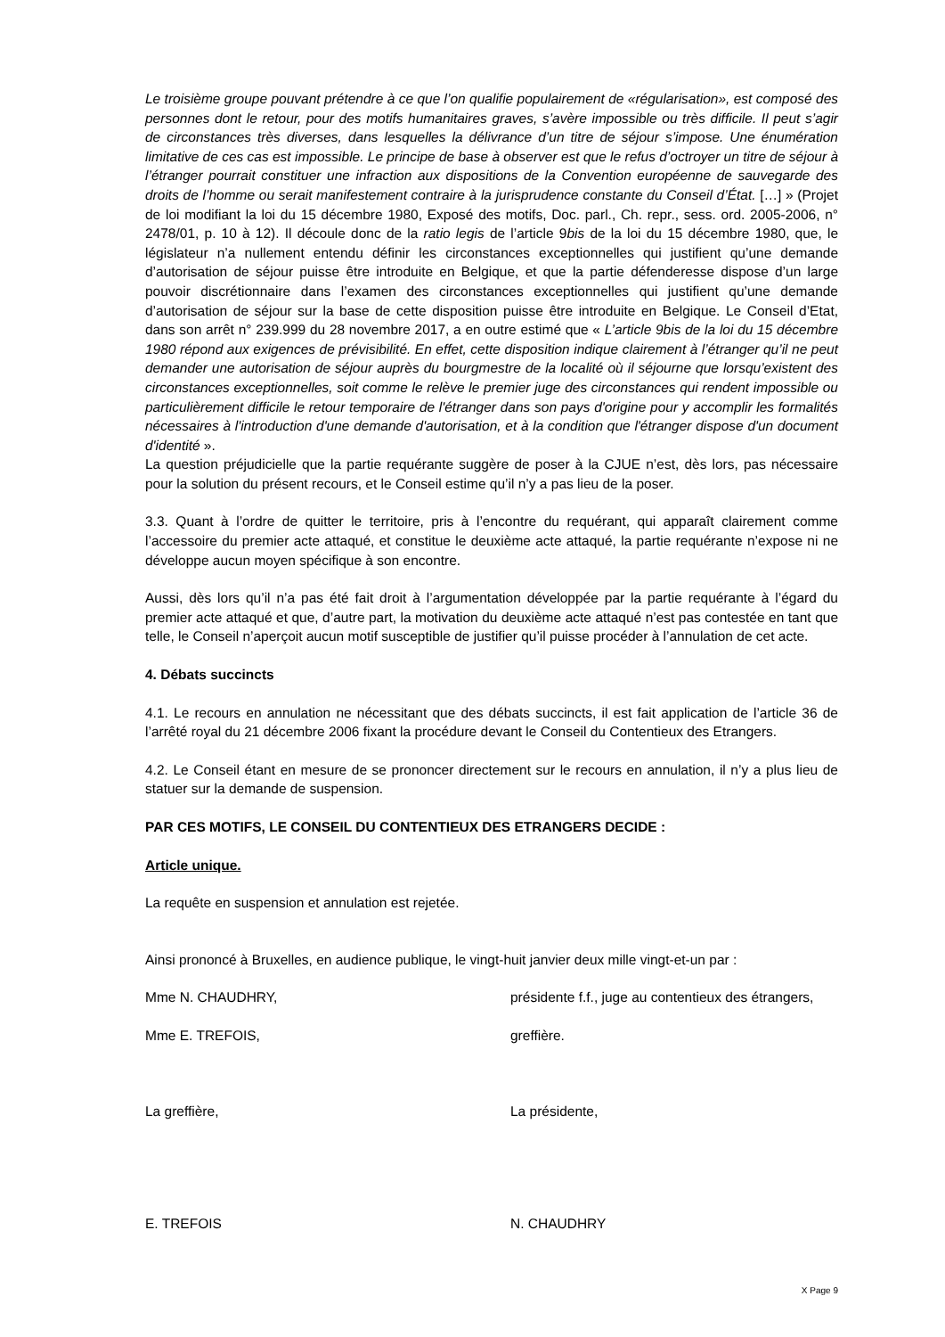Le troisième groupe pouvant prétendre à ce que l’on qualifie populairement de «régularisation», est composé des personnes dont le retour, pour des motifs humanitaires graves, s’avère impossible ou très difficile. Il peut s’agir de circonstances très diverses, dans lesquelles la délivrance d’un titre de séjour s’impose. Une énumération limitative de ces cas est impossible. Le principe de base à observer est que le refus d’octroyer un titre de séjour à l’étranger pourrait constituer une infraction aux dispositions de la Convention européenne de sauvegarde des droits de l’homme ou serait manifestement contraire à la jurisprudence constante du Conseil d’État. […] » (Projet de loi modifiant la loi du 15 décembre 1980, Exposé des motifs, Doc. parl., Ch. repr., sess. ord. 2005-2006, n° 2478/01, p. 10 à 12). Il découle donc de la ratio legis de l’article 9bis de la loi du 15 décembre 1980, que, le législateur n’a nullement entendu définir les circonstances exceptionnelles qui justifient qu’une demande d’autorisation de séjour puisse être introduite en Belgique, et que la partie défenderesse dispose d’un large pouvoir discrétionnaire dans l’examen des circonstances exceptionnelles qui justifient qu’une demande d’autorisation de séjour sur la base de cette disposition puisse être introduite en Belgique. Le Conseil d’Etat, dans son arrêt n° 239.999 du 28 novembre 2017, a en outre estimé que « L’article 9bis de la loi du 15 décembre 1980 répond aux exigences de prévisibilité. En effet, cette disposition indique clairement à l’étranger qu’il ne peut demander une autorisation de séjour auprès du bourgmestre de la localité où il séjourne que lorsqu’existent des circonstances exceptionnelles, soit comme le relève le premier juge des circonstances qui rendent impossible ou particulièrement difficile le retour temporaire de l'étranger dans son pays d'origine pour y accomplir les formalités nécessaires à l'introduction d'une demande d'autorisation, et à la condition que l'étranger dispose d'un document d'identité ».
La question préjudicielle que la partie requérante suggère de poser à la CJUE n’est, dès lors, pas nécessaire pour la solution du présent recours, et le Conseil estime qu’il n’y a pas lieu de la poser.
3.3. Quant à l’ordre de quitter le territoire, pris à l’encontre du requérant, qui apparaît clairement comme l’accessoire du premier acte attaqué, et constitue le deuxième acte attaqué, la partie requérante n’expose ni ne développe aucun moyen spécifique à son encontre.
Aussi, dès lors qu’il n’a pas été fait droit à l’argumentation développée par la partie requérante à l’égard du premier acte attaqué et que, d’autre part, la motivation du deuxième acte attaqué n’est pas contestée en tant que telle, le Conseil n’aperçoit aucun motif susceptible de justifier qu’il puisse procéder à l’annulation de cet acte.
4. Débats succincts
4.1. Le recours en annulation ne nécessitant que des débats succincts, il est fait application de l’article 36 de l’arrêté royal du 21 décembre 2006 fixant la procédure devant le Conseil du Contentieux des Etrangers.
4.2. Le Conseil étant en mesure de se prononcer directement sur le recours en annulation, il n’y a plus lieu de statuer sur la demande de suspension.
PAR CES MOTIFS, LE CONSEIL DU CONTENTIEUX DES ETRANGERS DECIDE :
Article unique.
La requête en suspension et annulation est rejetée.
Ainsi prononcé à Bruxelles, en audience publique, le vingt-huit janvier deux mille vingt-et-un par :
Mme N. CHAUDHRY, présidente f.f., juge au contentieux des étrangers,
Mme E. TREFOIS, greffière.
La greffière, La présidente,
E. TREFOIS N. CHAUDHRY
X Page 9